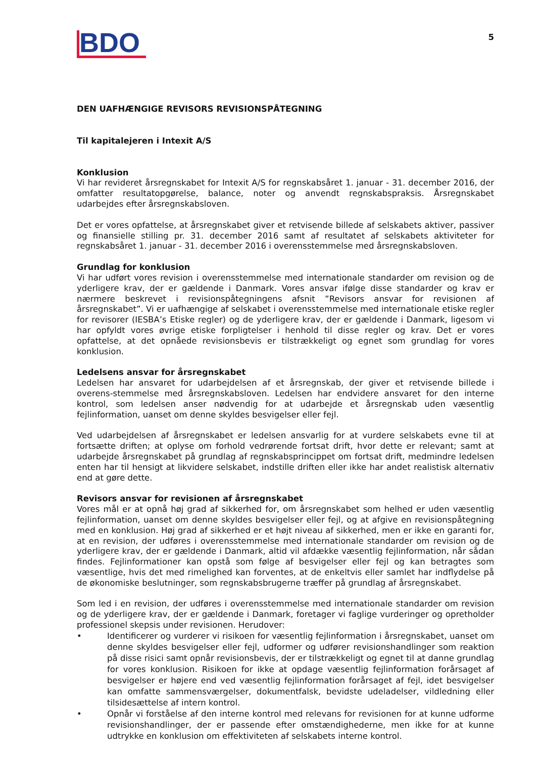BDO
5
DEN UAFHÆNGIGE REVISORS REVISIONSPÅTEGNING
Til kapitalejeren i Intexit A/S
Konklusion
Vi har revideret årsregnskabet for Intexit A/S for regnskabsåret 1. januar - 31. december 2016, der omfatter resultatopgørelse, balance, noter og anvendt regnskabspraksis. Årsregnskabet udarbejdes efter årsregnskabsloven.
Det er vores opfattelse, at årsregnskabet giver et retvisende billede af selskabets aktiver, passiver og finansielle stilling pr. 31. december 2016 samt af resultatet af selskabets aktiviteter for regnskabsåret 1. januar - 31. december 2016 i overensstemmelse med årsregnskabsloven.
Grundlag for konklusion
Vi har udført vores revision i overensstemmelse med internationale standarder om revision og de yderligere krav, der er gældende i Danmark. Vores ansvar ifølge disse standarder og krav er nærmere beskrevet i revisionspåtegningens afsnit ”Revisors ansvar for revisionen af årsregnskabet”. Vi er uafhængige af selskabet i overensstemmelse med internationale etiske regler for revisorer (IESBA’s Etiske regler) og de yderligere krav, der er gældende i Danmark, ligesom vi har opfyldt vores øvrige etiske forpligtelser i henhold til disse regler og krav. Det er vores opfattelse, at det opnåede revisionsbevis er tilstrækkeligt og egnet som grundlag for vores konklusion.
Ledelsens ansvar for årsregnskabet
Ledelsen har ansvaret for udarbejdelsen af et årsregnskab, der giver et retvisende billede i overens-stemmelse med årsregnskabsloven. Ledelsen har endvidere ansvaret for den interne kontrol, som ledelsen anser nødvendig for at udarbejde et årsregnskab uden væsentlig fejlinformation, uanset om denne skyldes besvigelser eller fejl.
Ved udarbejdelsen af årsregnskabet er ledelsen ansvarlig for at vurdere selskabets evne til at fortsætte driften; at oplyse om forhold vedrørende fortsat drift, hvor dette er relevant; samt at udarbejde årsregnskabet på grundlag af regnskabsprincippet om fortsat drift, medmindre ledelsen enten har til hensigt at likvidere selskabet, indstille driften eller ikke har andet realistisk alternativ end at gøre dette.
Revisors ansvar for revisionen af årsregnskabet
Vores mål er at opnå høj grad af sikkerhed for, om årsregnskabet som helhed er uden væsentlig fejlinformation, uanset om denne skyldes besvigelser eller fejl, og at afgive en revisionspåtegning med en konklusion. Høj grad af sikkerhed er et højt niveau af sikkerhed, men er ikke en garanti for, at en revision, der udføres i overensstemmelse med internationale standarder om revision og de yderligere krav, der er gældende i Danmark, altid vil afdække væsentlig fejlinformation, når sådan findes. Fejlinformationer kan opstå som følge af besvigelser eller fejl og kan betragtes som væsentlige, hvis det med rimelighed kan forventes, at de enkeltvis eller samlet har indflydelse på de økonomiske beslutninger, som regnskabsbrugerne træffer på grundlag af årsregnskabet.
Som led i en revision, der udføres i overensstemmelse med internationale standarder om revision og de yderligere krav, der er gældende i Danmark, foretager vi faglige vurderinger og opretholder professionel skepsis under revisionen. Herudover:
• Identificerer og vurderer vi risikoen for væsentlig fejlinformation i årsregnskabet, uanset om denne skyldes besvigelser eller fejl, udformer og udfører revisionshandlinger som reaktion på disse risici samt opnår revisionsbevis, der er tilstrækkeligt og egnet til at danne grundlag for vores konklusion. Risikoen for ikke at opdage væsentlig fejlinformation forårsaget af besvigelser er højere end ved væsentlig fejlinformation forårsaget af fejl, idet besvigelser kan omfatte sammensværgelser, dokumentfalsk, bevidste udeladelser, vildledning eller tilsidesættelse af intern kontrol.
• Opnår vi forståelse af den interne kontrol med relevans for revisionen for at kunne udforme revisionshandlinger, der er passende efter omstændighederne, men ikke for at kunne udtrykke en konklusion om effektiviteten af selskabets interne kontrol.